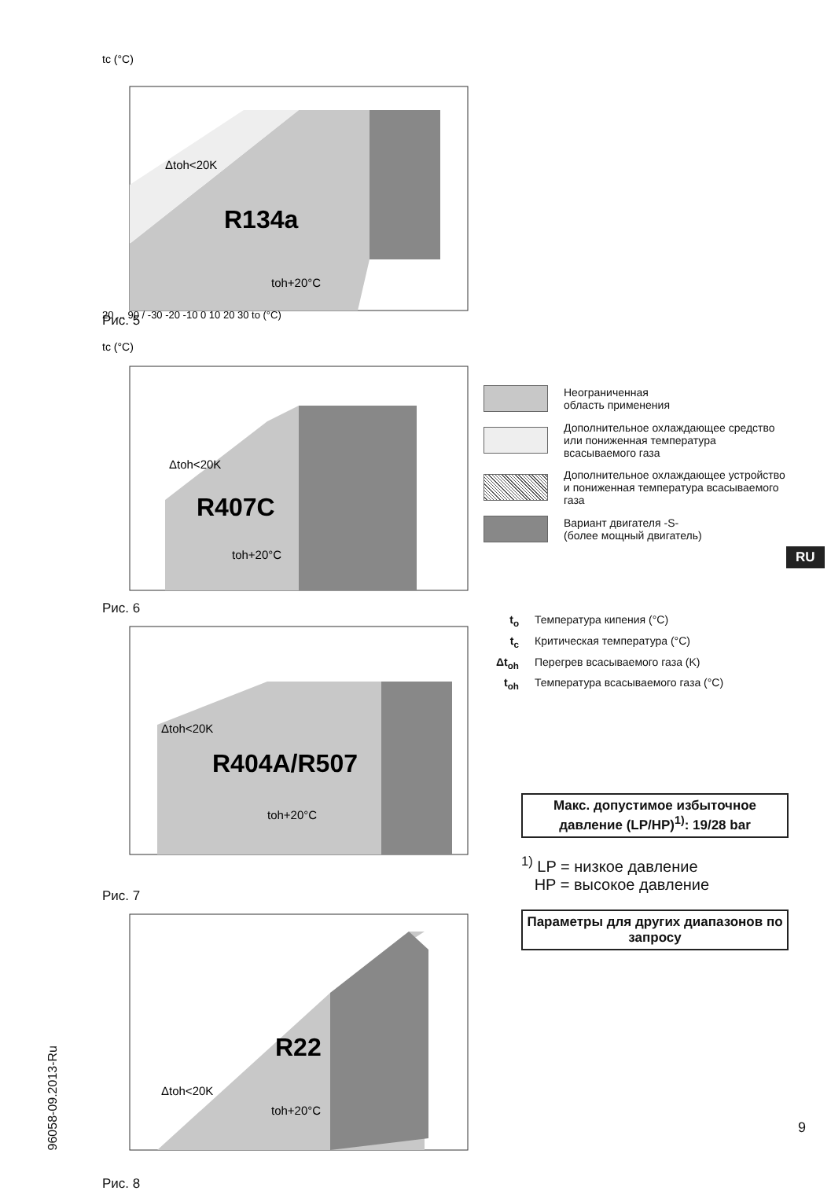tc (°C)
R134a
Δtoh<20K
toh+20°C
20 ... 90 / -30 -20 -10 0 10 20 30 to (°C)
Рис. 5
tc (°C)
R407C
Δtoh<20K
toh+20°C
Рис. 6
R404A/R507
Δtoh<20K
toh+20°C
Рис. 7
R22
Δtoh<20K
toh+20°C
Рис. 8
Неограниченная
область применения
Дополнительное охлаждающее средство или пониженная температура всасываемого газа
Дополнительное охлаждающее устройство и пониженная температура всасываемого газа
Вариант двигателя -S-
(более мощный двигатель)
t<sub>o</sub> Температура кипения (°C)
t<sub>c</sub> Критическая температура (°C)
Δt<sub>oh</sub> Перегрев всасываемого газа (K)
t<sub>oh</sub> Температура всасываемого газа (°C)
Макс. допустимое избыточное давление (LP/HP)<sup>1)</sup>: 19/28 bar
<sup>1)</sup> LP = низкое давление
HP = высокое давление
Параметры для других диапазонов по запросу
RU
96058-09.2013-Ru
9